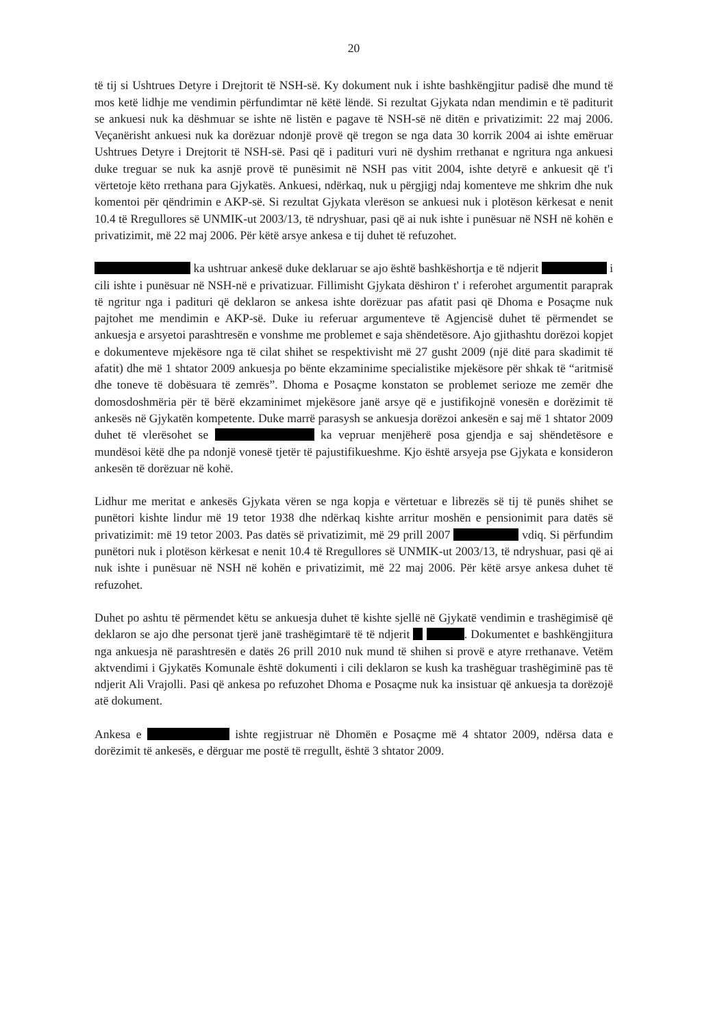20
të tij si Ushtrues Detyre i Drejtorit të NSH-së. Ky dokument nuk i ishte bashkëngjitur padisë dhe mund të mos ketë lidhje me vendimin përfundimtar në këtë lëndë. Si rezultat Gjykata ndan mendimin e të paditurit se ankuesi nuk ka dëshmuar se ishte në listën e pagave të NSH-së në ditën e privatizimit: 22 maj 2006. Veçanërisht ankuesi nuk ka dorëzuar ndonjë provë që tregon se nga data 30 korrik 2004 ai ishte emëruar Ushtrues Detyre i Drejtorit të NSH-së. Pasi që i padituri vuri në dyshim rrethanat e ngritura nga ankuesi duke treguar se nuk ka asnjë provë të punësimit në NSH pas vitit 2004, ishte detyrë e ankuesit që t'i vërtetoje këto rrethana para Gjykatës. Ankuesi, ndërkaq, nuk u përgjigj ndaj komenteve me shkrim dhe nuk komentoi për qëndrimin e AKP-së. Si rezultat Gjykata vlerëson se ankuesi nuk i plotëson kërkesat e nenit 10.4 të Rregullores së UNMIK-ut 2003/13, të ndryshuar, pasi që ai nuk ishte i punësuar në NSH në kohën e privatizimit, më 22 maj 2006. Për këtë arsye ankesa e tij duhet të refuzohet.
ka ushtruar ankesë duke deklaruar se ajo është bashkëshortja e të ndjerit i cili ishte i punësuar në NSH-në e privatizuar. Fillimisht Gjykata dëshiron t' i referohet argumentit paraprak të ngritur nga i padituri që deklaron se ankesa ishte dorëzuar pas afatit pasi që Dhoma e Posaçme nuk pajtohet me mendimin e AKP-së. Duke iu referuar argumenteve të Agjencisë duhet të përmendet se ankuesja e arsyetoi parashtresën e vonshme me problemet e saja shëndetësore. Ajo gjithashtu dorëzoi kopjet e dokumenteve mjekësore nga të cilat shihet se respektivisht më 27 gusht 2009 (një ditë para skadimit të afatit) dhe më 1 shtator 2009 ankuesja po bënte ekzaminime specialistike mjekësore për shkak të “aritmisë dhe toneve të dobësuara të zemrës”. Dhoma e Posaçme konstaton se problemet serioze me zemër dhe domosdoshmëria për të bërë ekzaminimet mjekësore janë arsye që e justifikojnë vonesën e dorëzimit të ankesës në Gjykatën kompetente. Duke marrë parasysh se ankuesja dorëzoi ankesën e saj më 1 shtator 2009 duhet të vlerësohet se ka vepruar menjëherë posa gjendja e saj shëndetësore e mundësoi këtë dhe pa ndonjë vonesë tjetër të pajustifikueshme. Kjo është arsyeja pse Gjykata e konsideron ankesën të dorëzuar në kohë.
Lidhur me meritat e ankesës Gjykata vëren se nga kopja e vërtetuar e librezës së tij të punës shihet se punëtori kishte lindur më 19 tetor 1938 dhe ndërkaq kishte arritur moshën e pensionimit para datës së privatizimit: më 19 tetor 2003. Pas datës së privatizimit, më 29 prill 2007 vdiq. Si përfundim punëtori nuk i plotëson kërkesat e nenit 10.4 të Rregullores së UNMIK-ut 2003/13, të ndryshuar, pasi që ai nuk ishte i punësuar në NSH në kohën e privatizimit, më 22 maj 2006. Për këtë arsye ankesa duhet të refuzohet.
Duhet po ashtu të përmendet këtu se ankuesja duhet të kishte sjellë në Gjykatë vendimin e trashëgimisë që deklaron se ajo dhe personat tjerë janë trashëgimtarë të të ndjerit . Dokumentet e bashkëngjitura nga ankuesja në parashtresën e datës 26 prill 2010 nuk mund të shihen si provë e atyre rrethanave. Vetëm aktvendimi i Gjykatës Komunale është dokumenti i cili deklaron se kush ka trashëguar trashëgiminë pas të ndjerit Ali Vrajolli. Pasi që ankesa po refuzohet Dhoma e Posaçme nuk ka insistuar që ankuesja ta dorëzojë atë dokument.
Ankesa e ishte regjistruar në Dhomën e Posaçme më 4 shtator 2009, ndërsa data e dorëzimit të ankesës, e dërguar me postë të rregullt, është 3 shtator 2009.